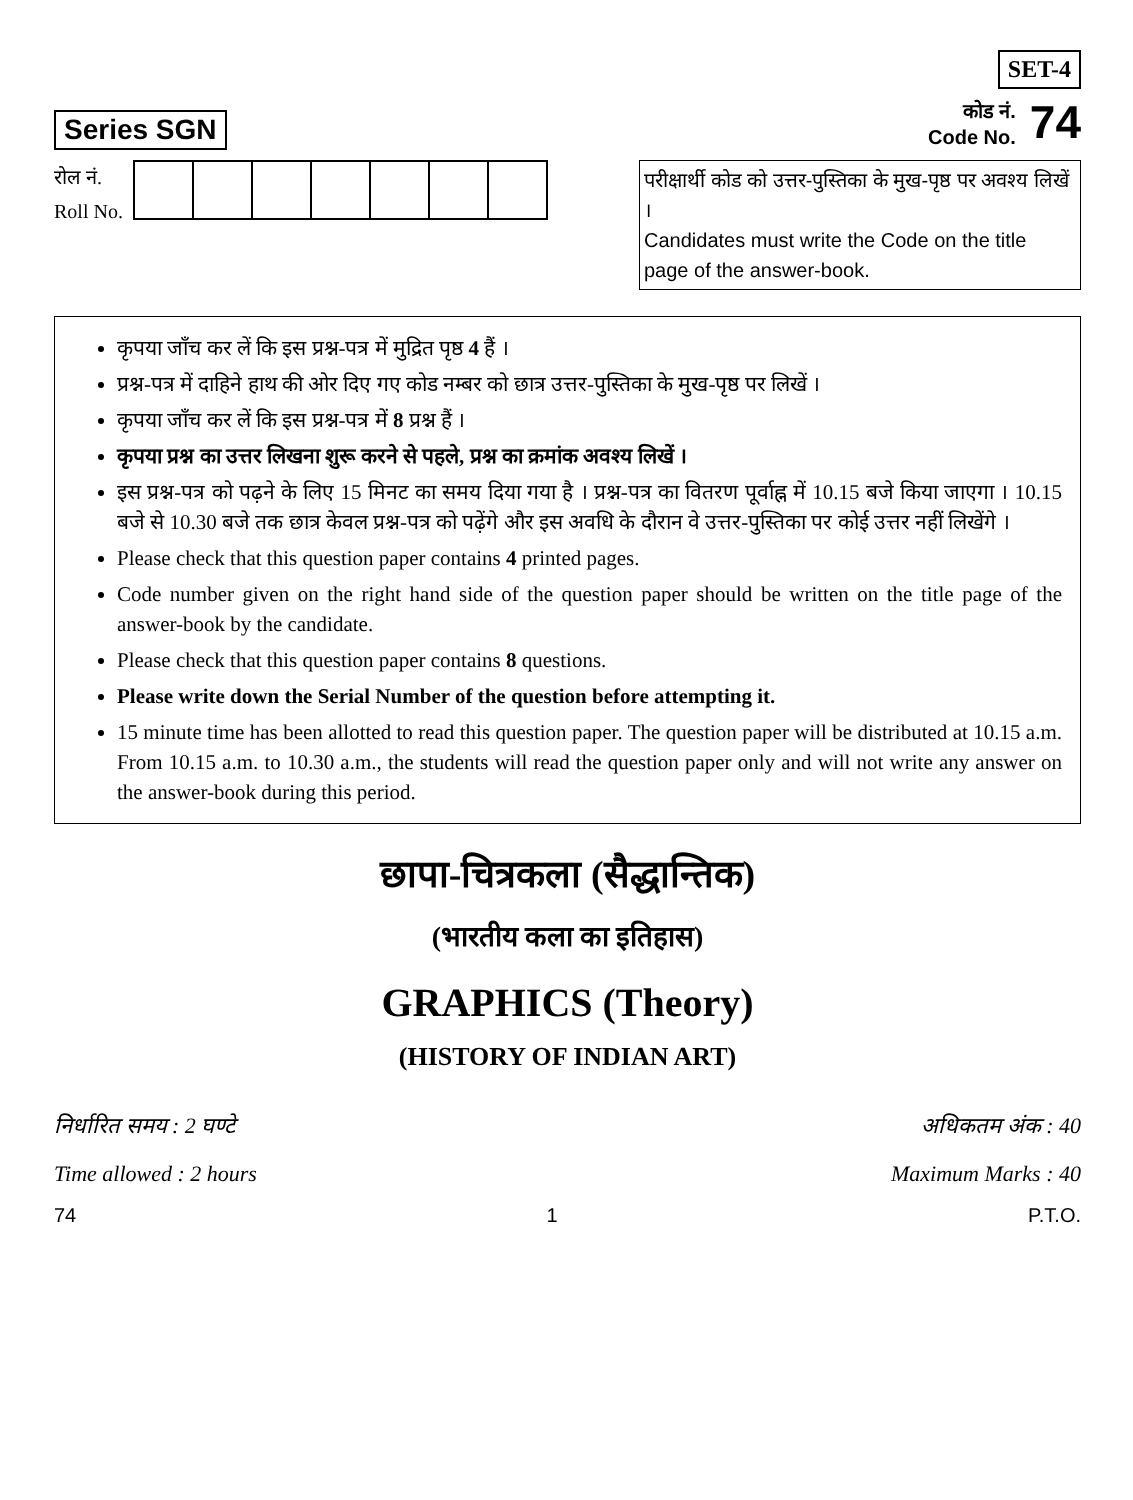Series SGN
SET-4
कोड नं.
Code No. 74
रोल नं.
Roll No.
परीक्षार्थी कोड को उत्तर-पुस्तिका के मुख-पृष्ठ पर अवश्य लिखें ।
Candidates must write the Code on the title page of the answer-book.
कृपया जाँच कर लें कि इस प्रश्न-पत्र में मुद्रित पृष्ठ 4 हैं ।
प्रश्न-पत्र में दाहिने हाथ की ओर दिए गए कोड नम्बर को छात्र उत्तर-पुस्तिका के मुख-पृष्ठ पर लिखें ।
कृपया जाँच कर लें कि इस प्रश्न-पत्र में 8 प्रश्न हैं ।
कृपया प्रश्न का उत्तर लिखना शुरू करने से पहले, प्रश्न का क्रमांक अवश्य लिखें ।
इस प्रश्न-पत्र को पढ़ने के लिए 15 मिनट का समय दिया गया है । प्रश्न-पत्र का वितरण पूर्वाह्न में 10.15 बजे किया जाएगा । 10.15 बजे से 10.30 बजे तक छात्र केवल प्रश्न-पत्र को पढ़ेंगे और इस अवधि के दौरान वे उत्तर-पुस्तिका पर कोई उत्तर नहीं लिखेंगे ।
Please check that this question paper contains 4 printed pages.
Code number given on the right hand side of the question paper should be written on the title page of the answer-book by the candidate.
Please check that this question paper contains 8 questions.
Please write down the Serial Number of the question before attempting it.
15 minute time has been allotted to read this question paper. The question paper will be distributed at 10.15 a.m. From 10.15 a.m. to 10.30 a.m., the students will read the question paper only and will not write any answer on the answer-book during this period.
छापा-चित्रकला (सैद्धान्तिक)
(भारतीय कला का इतिहास)
GRAPHICS (Theory)
(HISTORY OF INDIAN ART)
निर्धारित समय : 2 घण्टे
Time allowed : 2 hours
अधिकतम अंक : 40
Maximum Marks : 40
74 1 P.T.O.